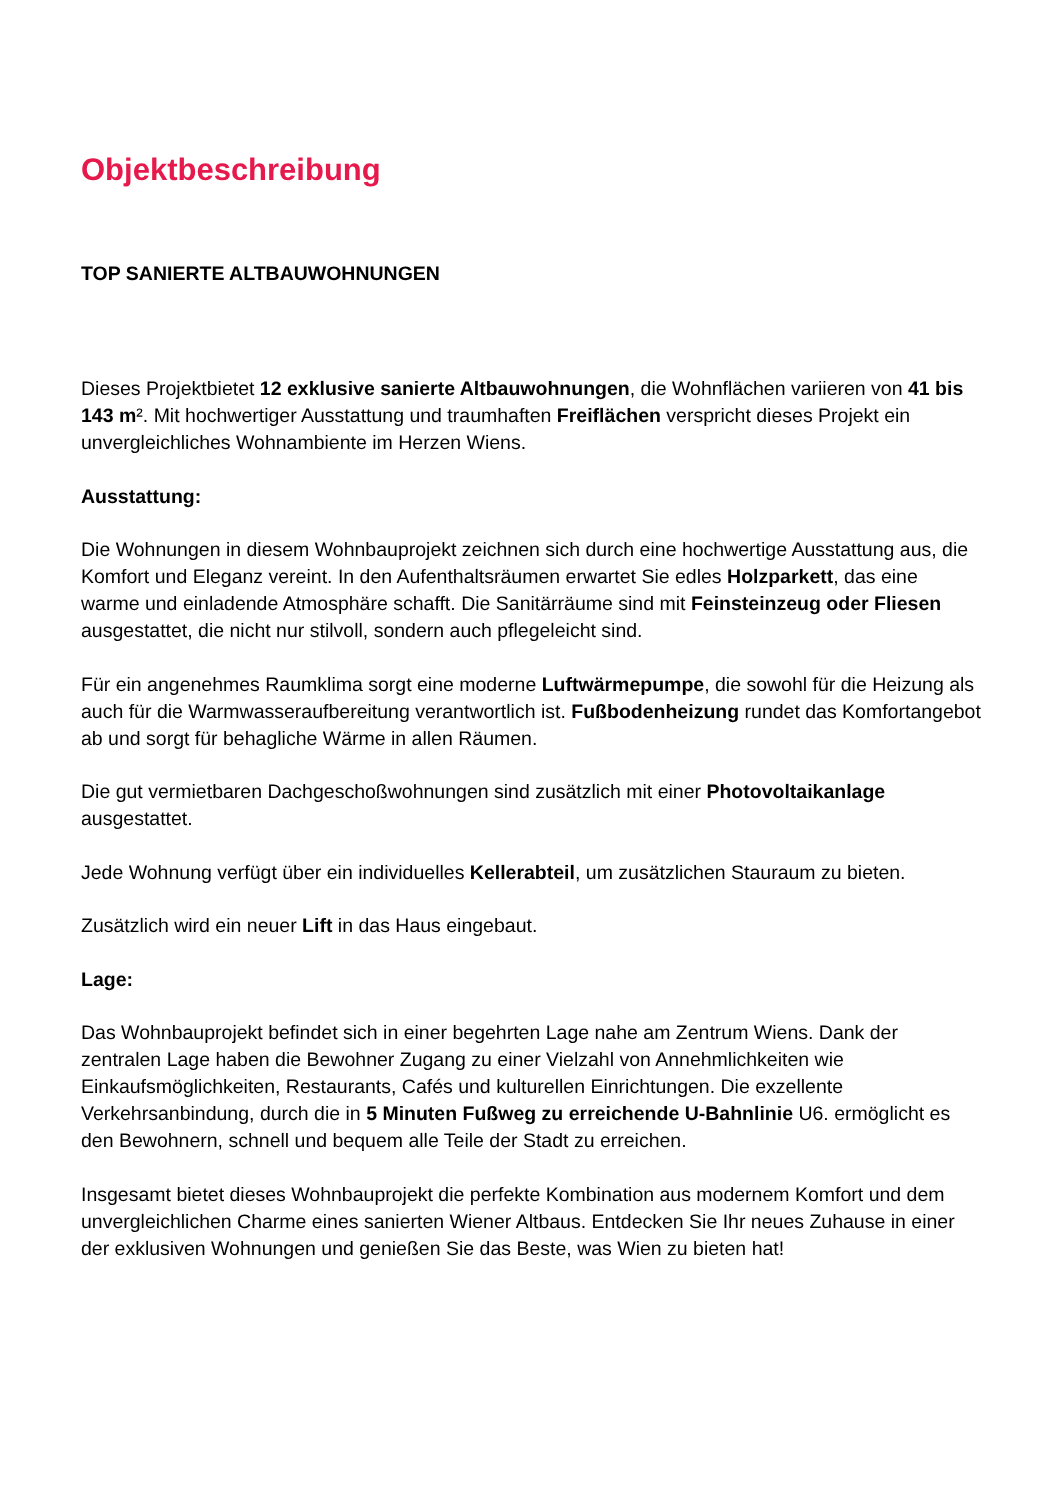Objektbeschreibung
TOP SANIERTE ALTBAUWOHNUNGEN
Dieses Projektbietet 12 exklusive sanierte Altbauwohnungen, die Wohnflächen variieren von 41 bis 143 m². Mit hochwertiger Ausstattung und traumhaften Freiflächen verspricht dieses Projekt ein unvergleichliches Wohnambiente im Herzen Wiens.
Ausstattung:
Die Wohnungen in diesem Wohnbauprojekt zeichnen sich durch eine hochwertige Ausstattung aus, die Komfort und Eleganz vereint. In den Aufenthaltsräumen erwartet Sie edles Holzparkett, das eine warme und einladende Atmosphäre schafft. Die Sanitärräume sind mit Feinsteinzeug oder Fliesen ausgestattet, die nicht nur stilvoll, sondern auch pflegeleicht sind.
Für ein angenehmes Raumklima sorgt eine moderne Luftwärmepumpe, die sowohl für die Heizung als auch für die Warmwasseraufbereitung verantwortlich ist. Fußbodenheizung rundet das Komfortangebot ab und sorgt für behagliche Wärme in allen Räumen.
Die gut vermietbaren Dachgeschoßwohnungen sind zusätzlich mit einer Photovoltaikanlage ausgestattet.
Jede Wohnung verfügt über ein individuelles Kellerabteil, um zusätzlichen Stauraum zu bieten.
Zusätzlich wird ein neuer Lift in das Haus eingebaut.
Lage:
Das Wohnbauprojekt befindet sich in einer begehrten Lage nahe am Zentrum Wiens. Dank der zentralen Lage haben die Bewohner Zugang zu einer Vielzahl von Annehmlichkeiten wie Einkaufsmöglichkeiten, Restaurants, Cafés und kulturellen Einrichtungen. Die exzellente Verkehrsanbindung, durch die in 5 Minuten Fußweg zu erreichende U-Bahnlinie U6. ermöglicht es den Bewohnern, schnell und bequem alle Teile der Stadt zu erreichen.
Insgesamt bietet dieses Wohnbauprojekt die perfekte Kombination aus modernem Komfort und dem unvergleichlichen Charme eines sanierten Wiener Altbaus. Entdecken Sie Ihr neues Zuhause in einer der exklusiven Wohnungen und genießen Sie das Beste, was Wien zu bieten hat!